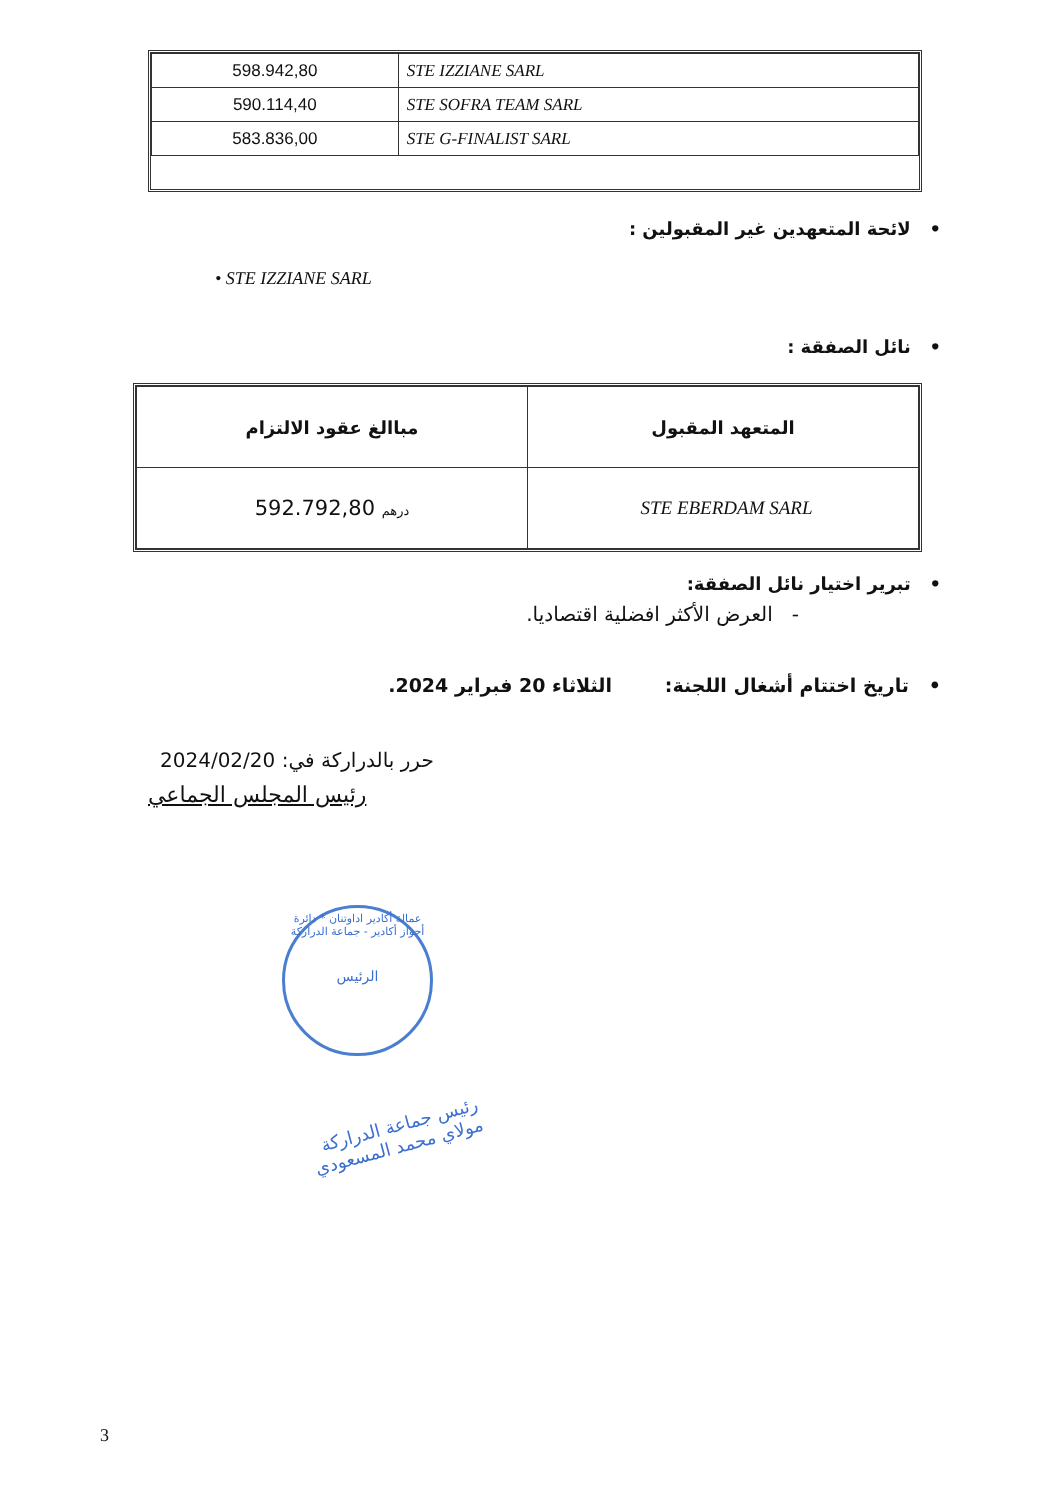| 598.942,80 | STE IZZIANE SARL |
| 590.114,40 | STE SOFRA TEAM SARL |
| 583.836,00 | STE G-FINALIST SARL |
• لائحة المتعهدين غير المقبولين :
• STE IZZIANE SARL
• نائل الصفقة :
| مباالغ عقود الالتزام | المتعهد المقبول |
| --- | --- |
| 592.792,80 درهم | STE EBERDAM SARL |
• تبرير اختيار نائل الصفقة:
- العرض الأكثر افضلية اقتصاديا.
• تاريخ اختتام أشغال اللجنة: الثلاثاء 20 فبراير 2024.
حرر بالدراركة في: 2024/02/20
رئيس المجلس الجماعي
عمالة أكادير اداوتنان * دائرة أحواز أكادير - جماعة الدراركة
الرئيس
رئيس جماعة الدراركة
مولاي محمد المسعودي
3